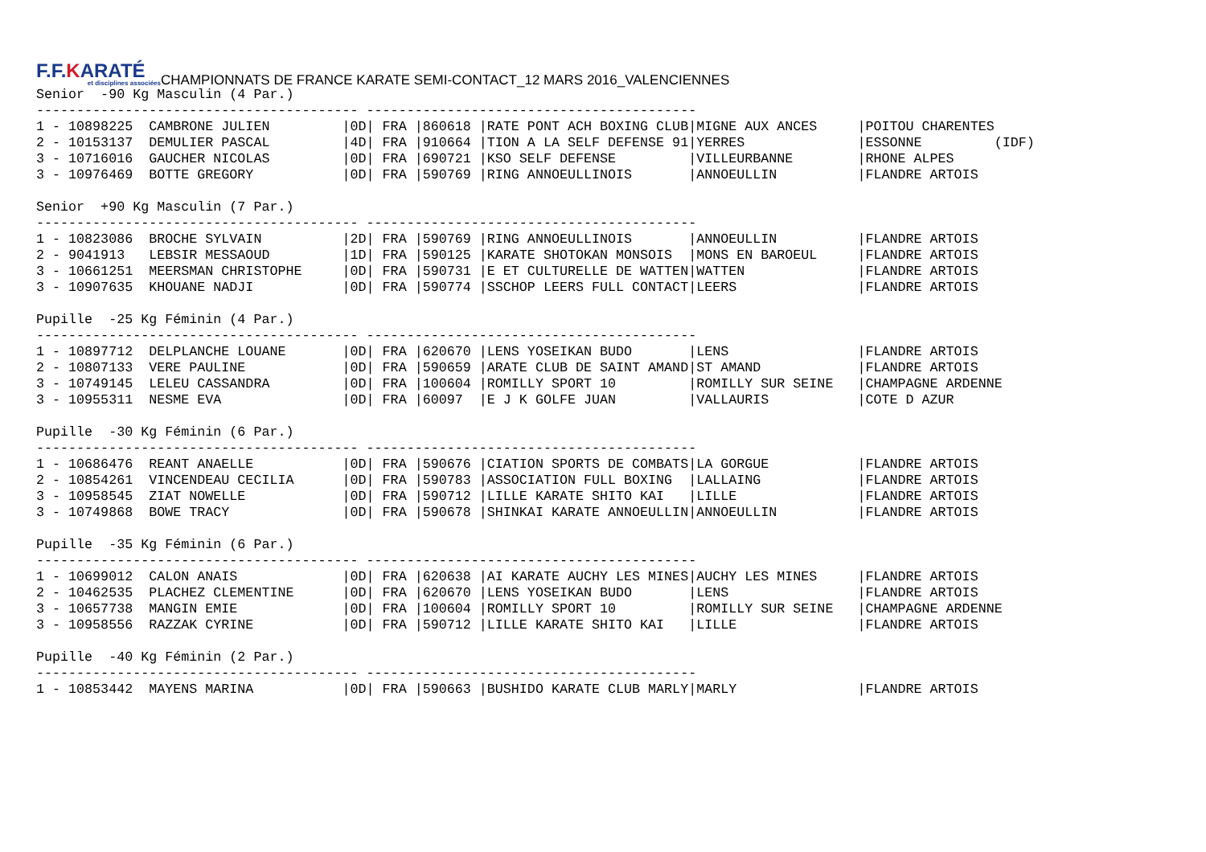F.F.KARATÉ
et disciplines associées
CHAMPIONNATS DE FRANCE KARATE SEMI-CONTACT_12 MARS 2016_VALENCIENNES
Senior  -90 Kg Masculin (4 Par.)
---------------------------------------- -----------------------------------------
1 - 10898225  CAMBRONE JULIEN         |0D| FRA |860618 |RATE PONT ACH BOXING CLUB|MIGNE AUX ANCES     |POITOU CHARENTES
2 - 10153137  DEMULIER PASCAL         |4D| FRA |910664 |TION A LA SELF DEFENSE 91|YERRES              |ESSONNE         (IDF)
3 - 10716016  GAUCHER NICOLAS         |0D| FRA |690721 |KSO SELF DEFENSE         |VILLEURBANNE        |RHONE ALPES
3 - 10976469  BOTTE GREGORY           |0D| FRA |590769 |RING ANNOEULLINOIS       |ANNOEULLIN          |FLANDRE ARTOIS

Senior  +90 Kg Masculin (7 Par.)
---------------------------------------- -----------------------------------------
1 - 10823086  BROCHE SYLVAIN          |2D| FRA |590769 |RING ANNOEULLINOIS       |ANNOEULLIN          |FLANDRE ARTOIS
2 - 9041913   LEBSIR MESSAOUD         |1D| FRA |590125 |KARATE SHOTOKAN MONSOIS  |MONS EN BAROEUL     |FLANDRE ARTOIS
3 - 10661251  MEERSMAN CHRISTOPHE     |0D| FRA |590731 |E ET CULTURELLE DE WATTEN|WATTEN              |FLANDRE ARTOIS
3 - 10907635  KHOUANE NADJI           |0D| FRA |590774 |SSCHOP LEERS FULL CONTACT|LEERS               |FLANDRE ARTOIS

Pupille  -25 Kg Féminin (4 Par.)
---------------------------------------- -----------------------------------------
1 - 10897712  DELPLANCHE LOUANE       |0D| FRA |620670 |LENS YOSEIKAN BUDO       |LENS                |FLANDRE ARTOIS
2 - 10807133  VERE PAULINE            |0D| FRA |590659 |ARATE CLUB DE SAINT AMAND|ST AMAND            |FLANDRE ARTOIS
3 - 10749145  LELEU CASSANDRA         |0D| FRA |100604 |ROMILLY SPORT 10         |ROMILLY SUR SEINE   |CHAMPAGNE ARDENNE
3 - 10955311  NESME EVA               |0D| FRA |60097  |E J K GOLFE JUAN         |VALLAURIS           |COTE D AZUR

Pupille  -30 Kg Féminin (6 Par.)
---------------------------------------- -----------------------------------------
1 - 10686476  REANT ANAELLE           |0D| FRA |590676 |CIATION SPORTS DE COMBATS|LA GORGUE           |FLANDRE ARTOIS
2 - 10854261  VINCENDEAU CECILIA      |0D| FRA |590783 |ASSOCIATION FULL BOXING  |LALLAING            |FLANDRE ARTOIS
3 - 10958545  ZIAT NOWELLE            |0D| FRA |590712 |LILLE KARATE SHITO KAI   |LILLE               |FLANDRE ARTOIS
3 - 10749868  BOWE TRACY              |0D| FRA |590678 |SHINKAI KARATE ANNOEULLIN|ANNOEULLIN          |FLANDRE ARTOIS

Pupille  -35 Kg Féminin (6 Par.)
---------------------------------------- -----------------------------------------
1 - 10699012  CALON ANAIS             |0D| FRA |620638 |AI KARATE AUCHY LES MINES|AUCHY LES MINES     |FLANDRE ARTOIS
2 - 10462535  PLACHEZ CLEMENTINE      |0D| FRA |620670 |LENS YOSEIKAN BUDO       |LENS                |FLANDRE ARTOIS
3 - 10657738  MANGIN EMIE             |0D| FRA |100604 |ROMILLY SPORT 10         |ROMILLY SUR SEINE   |CHAMPAGNE ARDENNE
3 - 10958556  RAZZAK CYRINE           |0D| FRA |590712 |LILLE KARATE SHITO KAI   |LILLE               |FLANDRE ARTOIS

Pupille  -40 Kg Féminin (2 Par.)
---------------------------------------- -----------------------------------------
1 - 10853442  MAYENS MARINA           |0D| FRA |590663 |BUSHIDO KARATE CLUB MARLY|MARLY               |FLANDRE ARTOIS